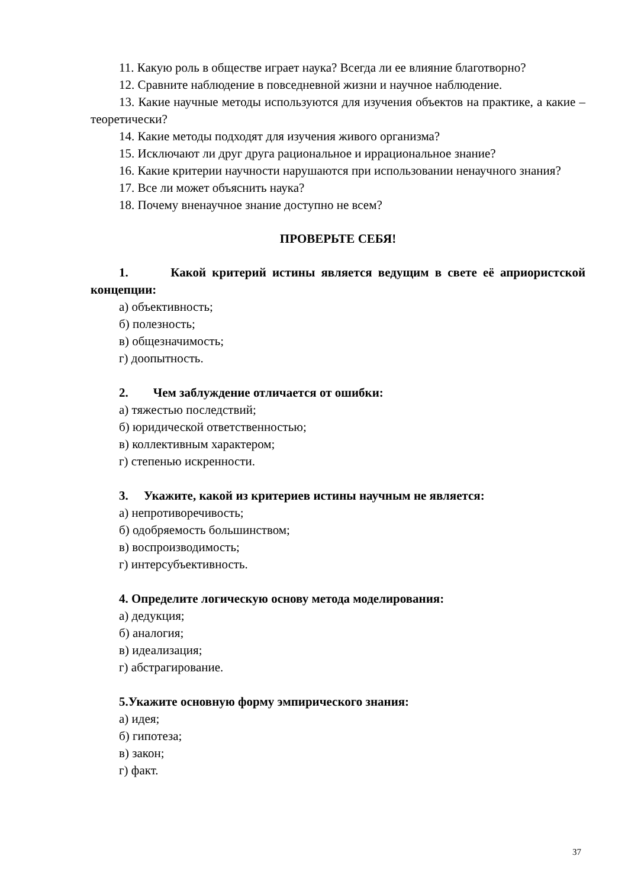11. Какую роль в обществе играет наука? Всегда ли ее влияние благотворно?
12. Сравните наблюдение в повседневной жизни и научное наблюдение.
13. Какие научные методы используются для изучения объектов на практике, а какие – теоретически?
14. Какие методы подходят для изучения живого организма?
15. Исключают ли друг друга рациональное и иррациональное знание?
16. Какие критерии научности нарушаются при использовании ненаучного знания?
17. Все ли может объяснить наука?
18. Почему вненаучное знание доступно не всем?
ПРОВЕРЬТЕ СЕБЯ!
1. Какой критерий истины является ведущим в свете её априористской концепции:
а) объективность;
б) полезность;
в) общезначимость;
г) доопытность.
2. Чем заблуждение отличается от ошибки:
а) тяжестью последствий;
б) юридической ответственностью;
в) коллективным характером;
г) степенью искренности.
3. Укажите, какой из критериев истины научным не является:
а) непротиворечивость;
б) одобряемость большинством;
в) воспроизводимость;
г) интерсубъективность.
4. Определите логическую основу метода моделирования:
а) дедукция;
б) аналогия;
в) идеализация;
г) абстрагирование.
5.Укажите основную форму эмпирического знания:
а) идея;
б) гипотеза;
в) закон;
г) факт.
37